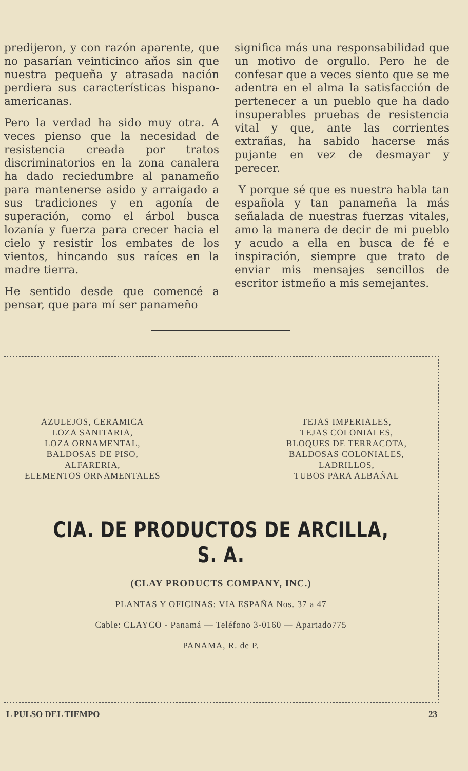predijeron, y con razón aparente, que no pasarían veinticinco años sin que nuestra pequeña y atrasada nación perdiera sus características hispano-americanas.
Pero la verdad ha sido muy otra. A veces pienso que la necesidad de resistencia creada por tratos discriminatorios en la zona canalera ha dado reciedumbre al panameño para mantenerse asido y arraigado a sus tradiciones y en agonía de superación, como el árbol busca lozanía y fuerza para crecer hacia el cielo y resistir los embates de los vientos, hincando sus raíces en la madre tierra.
He sentido desde que comencé a pensar, que para mí ser panameño
significa más una responsabilidad que un motivo de orgullo. Pero he de confesar que a veces siento que se me adentra en el alma la satisfacción de pertenecer a un pueblo que ha dado insuperables pruebas de resistencia vital y que, ante las corrientes extrañas, ha sabido hacerse más pujante en vez de desmayar y perecer.
Y porque sé que es nuestra habla tan española y tan panameña la más señalada de nuestras fuerzas vitales, amo la manera de decir de mi pueblo y acudo a ella en busca de fé e inspiración, siempre que trato de enviar mis mensajes sencillos de escritor istmeño a mis semejantes.
AZULEJOS, CERAMICA
LOZA SANITARIA,
LOZA ORNAMENTAL,
BALDOSAS DE PISO,
ALFARERIA,
ELEMENTOS ORNAMENTALES
TEJAS IMPERIALES,
TEJAS COLONIALES,
BLOQUES DE TERRACOTA,
BALDOSAS COLONIALES,
LADRILLOS,
TUBOS PARA ALBAÑAL
CIA. DE PRODUCTOS DE ARCILLA, S. A.
(CLAY PRODUCTS COMPANY, INC.)
PLANTAS Y OFICINAS: VIA ESPAÑA Nos. 37 a 47
Cable: CLAYCO - Panamá — Teléfono 3-0160 — Apartado775
PANAMA, R. de P.
L PULSO DEL TIEMPO 23